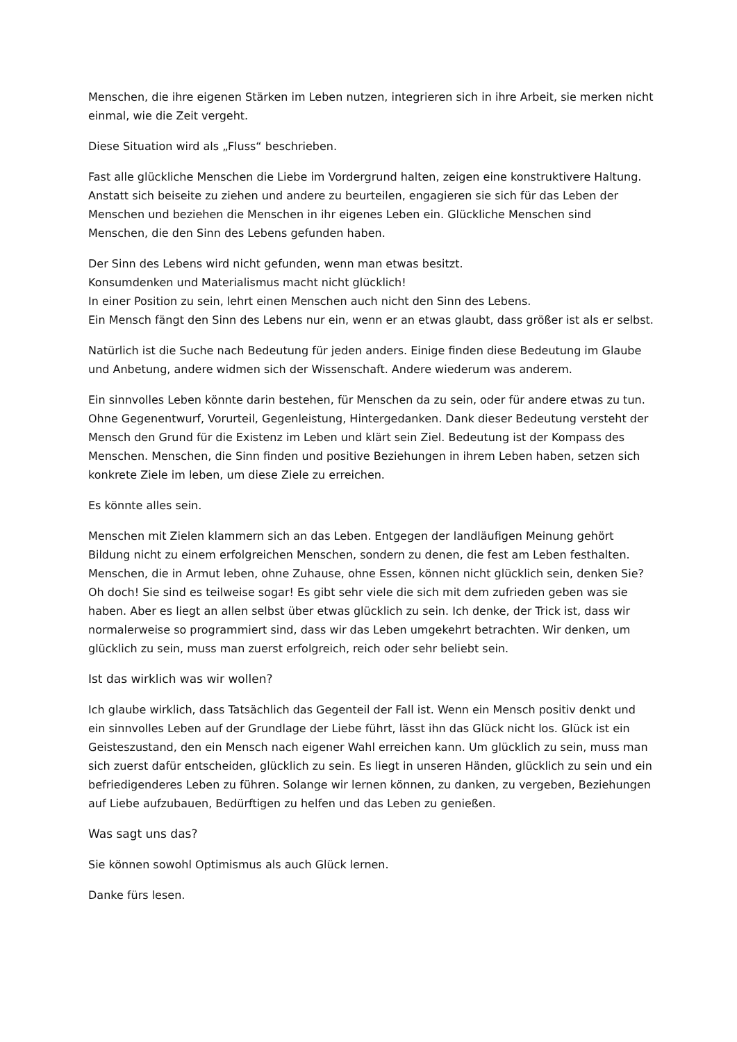Menschen, die ihre eigenen Stärken im Leben nutzen, integrieren sich in ihre Arbeit, sie merken nicht einmal, wie die Zeit vergeht.
Diese Situation wird als „Fluss“ beschrieben.
Fast alle glückliche Menschen die Liebe im Vordergrund halten, zeigen eine konstruktivere Haltung. Anstatt sich beiseite zu ziehen und andere zu beurteilen, engagieren sie sich für das Leben der Menschen und beziehen die Menschen in ihr eigenes Leben ein. Glückliche Menschen sind Menschen, die den Sinn des Lebens gefunden haben.
Der Sinn des Lebens wird nicht gefunden, wenn man etwas besitzt.
Konsumdenken und Materialismus macht nicht glücklich!
In einer Position zu sein, lehrt einen Menschen auch nicht den Sinn des Lebens.
Ein Mensch fängt den Sinn des Lebens nur ein, wenn er an etwas glaubt, dass größer ist als er selbst.
Natürlich ist die Suche nach Bedeutung für jeden anders. Einige finden diese Bedeutung im Glaube und Anbetung, andere widmen sich der Wissenschaft. Andere wiederum was anderem.
Ein sinnvolles Leben könnte darin bestehen, für Menschen da zu sein, oder für andere etwas zu tun. Ohne Gegenentwurf, Vorurteil, Gegenleistung, Hintergedanken. Dank dieser Bedeutung versteht der Mensch den Grund für die Existenz im Leben und klärt sein Ziel. Bedeutung ist der Kompass des Menschen. Menschen, die Sinn finden und positive Beziehungen in ihrem Leben haben, setzen sich konkrete Ziele im leben, um diese Ziele zu erreichen.
Es könnte alles sein.
Menschen mit Zielen klammern sich an das Leben. Entgegen der landläufigen Meinung gehört Bildung nicht zu einem erfolgreichen Menschen, sondern zu denen, die fest am Leben festhalten. Menschen, die in Armut leben, ohne Zuhause, ohne Essen, können nicht glücklich sein, denken Sie? Oh doch! Sie sind es teilweise sogar! Es gibt sehr viele die sich mit dem zufrieden geben was sie haben. Aber es liegt an allen selbst über etwas glücklich zu sein. Ich denke, der Trick ist, dass wir normalerweise so programmiert sind, dass wir das Leben umgekehrt betrachten. Wir denken, um glücklich zu sein, muss man zuerst erfolgreich, reich oder sehr beliebt sein.
Ist das wirklich was wir wollen?
Ich glaube wirklich, dass Tatsächlich das Gegenteil der Fall ist. Wenn ein Mensch positiv denkt und ein sinnvolles Leben auf der Grundlage der Liebe führt, lässt ihn das Glück nicht los. Glück ist ein Geisteszustand, den ein Mensch nach eigener Wahl erreichen kann. Um glücklich zu sein, muss man sich zuerst dafür entscheiden, glücklich zu sein. Es liegt in unseren Händen, glücklich zu sein und ein befriedigenderes Leben zu führen. Solange wir lernen können, zu danken, zu vergeben, Beziehungen auf Liebe aufzubauen, Bedürftigen zu helfen und das Leben zu genießen.
Was sagt uns das?
Sie können sowohl Optimismus als auch Glück lernen.
Danke fürs lesen.